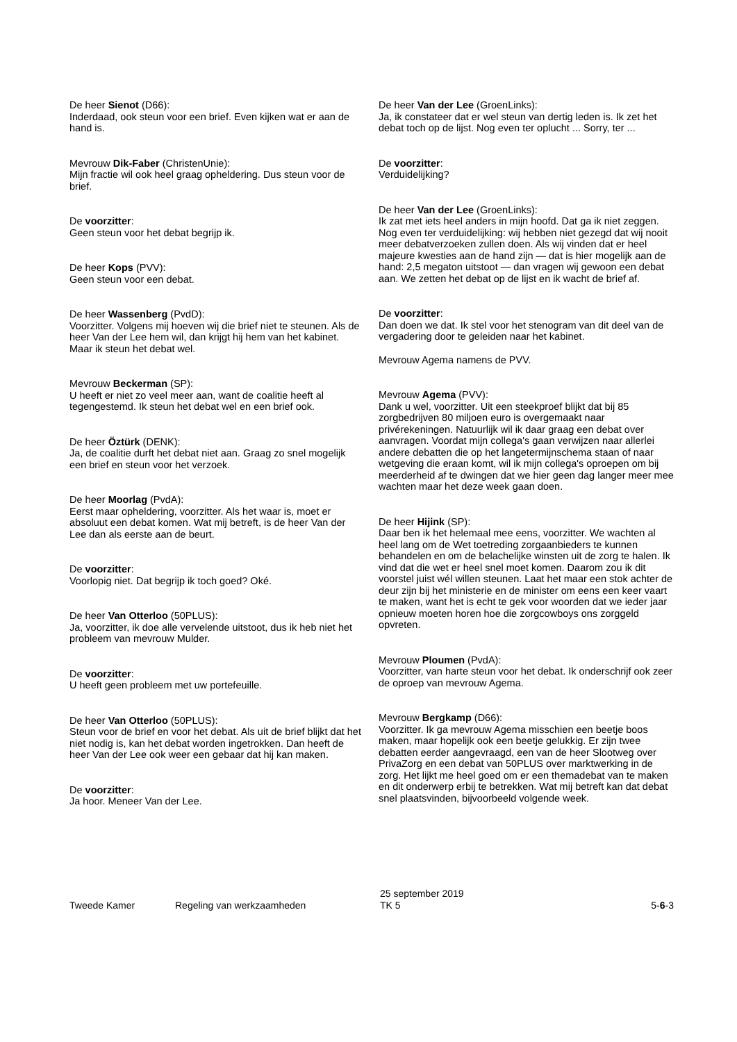De heer Sienot (D66):
Inderdaad, ook steun voor een brief. Even kijken wat er aan de hand is.
Mevrouw Dik-Faber (ChristenUnie):
Mijn fractie wil ook heel graag opheldering. Dus steun voor de brief.
De voorzitter:
Geen steun voor het debat begrijp ik.
De heer Kops (PVV):
Geen steun voor een debat.
De heer Wassenberg (PvdD):
Voorzitter. Volgens mij hoeven wij die brief niet te steunen. Als de heer Van der Lee hem wil, dan krijgt hij hem van het kabinet. Maar ik steun het debat wel.
Mevrouw Beckerman (SP):
U heeft er niet zo veel meer aan, want de coalitie heeft al tegengestemd. Ik steun het debat wel en een brief ook.
De heer Öztürk (DENK):
Ja, de coalitie durft het debat niet aan. Graag zo snel mogelijk een brief en steun voor het verzoek.
De heer Moorlag (PvdA):
Eerst maar opheldering, voorzitter. Als het waar is, moet er absoluut een debat komen. Wat mij betreft, is de heer Van der Lee dan als eerste aan de beurt.
De voorzitter:
Voorlopig niet. Dat begrijp ik toch goed? Oké.
De heer Van Otterloo (50PLUS):
Ja, voorzitter, ik doe alle vervelende uitstoot, dus ik heb niet het probleem van mevrouw Mulder.
De voorzitter:
U heeft geen probleem met uw portefeuille.
De heer Van Otterloo (50PLUS):
Steun voor de brief en voor het debat. Als uit de brief blijkt dat het niet nodig is, kan het debat worden ingetrokken. Dan heeft de heer Van der Lee ook weer een gebaar dat hij kan maken.
De voorzitter:
Ja hoor. Meneer Van der Lee.
De heer Van der Lee (GroenLinks):
Ja, ik constateer dat er wel steun van dertig leden is. Ik zet het debat toch op de lijst. Nog even ter oplucht ... Sorry, ter ...
De voorzitter:
Verduidelijking?
De heer Van der Lee (GroenLinks):
Ik zat met iets heel anders in mijn hoofd. Dat ga ik niet zeggen. Nog even ter verduidelijking: wij hebben niet gezegd dat wij nooit meer debatverzoeken zullen doen. Als wij vinden dat er heel majeure kwesties aan de hand zijn — dat is hier mogelijk aan de hand: 2,5 megaton uitstoot — dan vragen wij gewoon een debat aan. We zetten het debat op de lijst en ik wacht de brief af.
De voorzitter:
Dan doen we dat. Ik stel voor het stenogram van dit deel van de vergadering door te geleiden naar het kabinet.
Mevrouw Agema namens de PVV.
Mevrouw Agema (PVV):
Dank u wel, voorzitter. Uit een steekproef blijkt dat bij 85 zorgbedrijven 80 miljoen euro is overgemaakt naar privérekeningen. Natuurlijk wil ik daar graag een debat over aanvragen. Voordat mijn collega's gaan verwijzen naar allerlei andere debatten die op het langetermijnschema staan of naar wetgeving die eraan komt, wil ik mijn collega's oproepen om bij meerderheid af te dwingen dat we hier geen dag langer meer mee wachten maar het deze week gaan doen.
De heer Hijink (SP):
Daar ben ik het helemaal mee eens, voorzitter. We wachten al heel lang om de Wet toetreding zorgaanbieders te kunnen behandelen en om de belachelijke winsten uit de zorg te halen. Ik vind dat die wet er heel snel moet komen. Daarom zou ik dit voorstel juist wél willen steunen. Laat het maar een stok achter de deur zijn bij het ministerie en de minister om eens een keer vaart te maken, want het is echt te gek voor woorden dat we ieder jaar opnieuw moeten horen hoe die zorgcowboys ons zorggeld opvreten.
Mevrouw Ploumen (PvdA):
Voorzitter, van harte steun voor het debat. Ik onderschrijf ook zeer de oproep van mevrouw Agema.
Mevrouw Bergkamp (D66):
Voorzitter. Ik ga mevrouw Agema misschien een beetje boos maken, maar hopelijk ook een beetje gelukkig. Er zijn twee debatten eerder aangevraagd, een van de heer Slootweg over PrivaZorg en een debat van 50PLUS over marktwerking in de zorg. Het lijkt me heel goed om er een themadebat van te maken en dit onderwerp erbij te betrekken. Wat mij betreft kan dat debat snel plaatsvinden, bijvoorbeeld volgende week.
Tweede Kamer Regeling van werkzaamheden
25 september 2019
TK 5
5-6-3